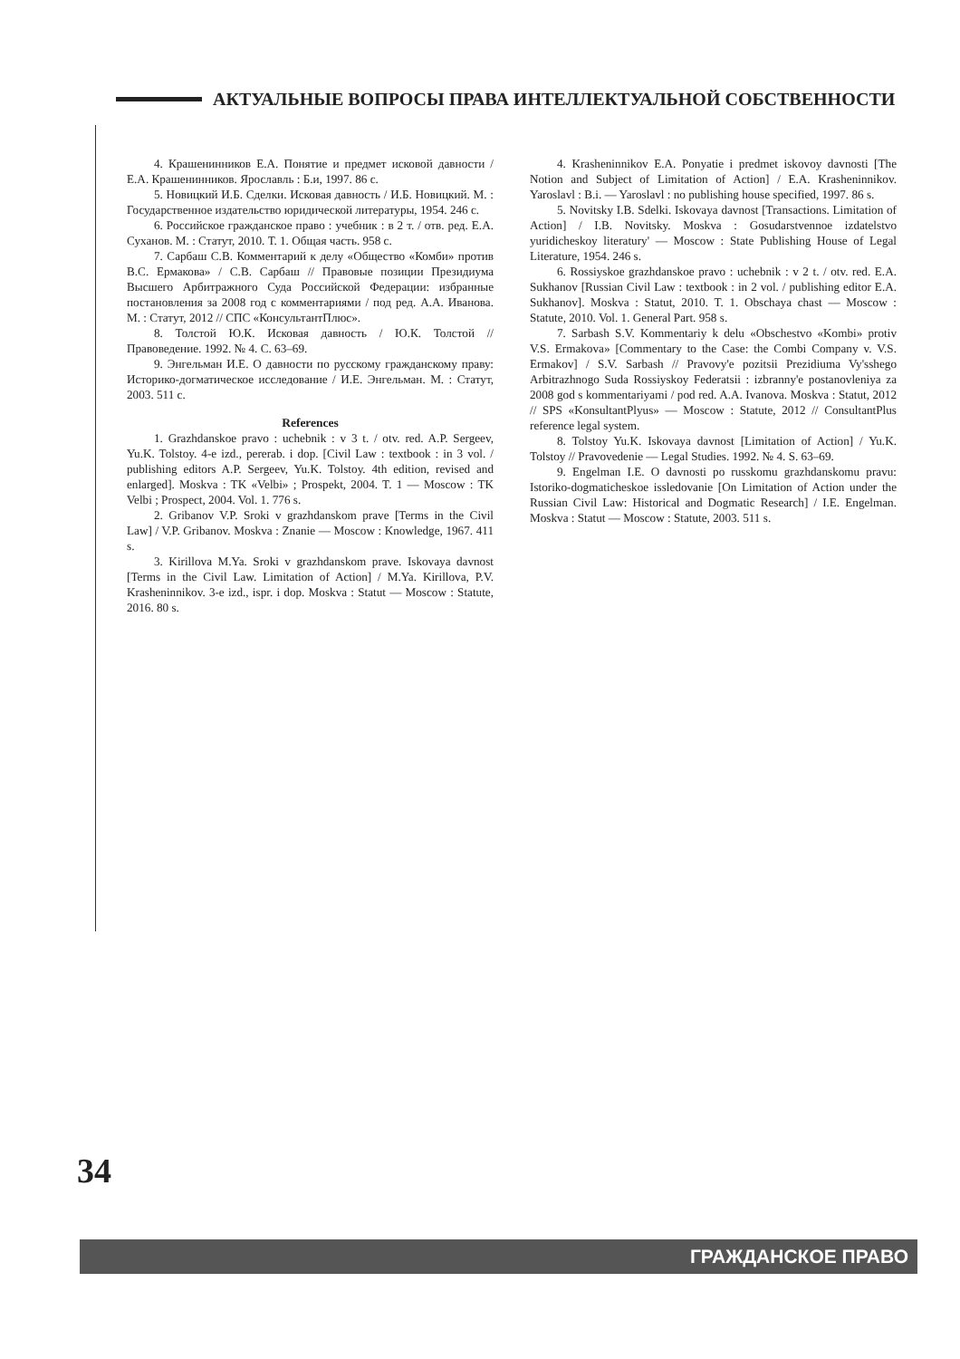АКТУАЛЬНЫЕ ВОПРОСЫ ПРАВА ИНТЕЛЛЕКТУАЛЬНОЙ СОБСТВЕННОСТИ
4. Крашенинников Е.А. Понятие и предмет исковой давности / Е.А. Крашенинников. Ярославль : Б.и, 1997. 86 с.
5. Новицкий И.Б. Сделки. Исковая давность / И.Б. Новицкий. М. : Государственное издательство юридической литературы, 1954. 246 с.
6. Российское гражданское право : учебник : в 2 т. / отв. ред. Е.А. Суханов. М. : Статут, 2010. Т. 1. Общая часть. 958 с.
7. Сарбаш С.В. Комментарий к делу «Общество «Комби» против В.С. Ермакова» / С.В. Сарбаш // Правовые позиции Президиума Высшего Арбитражного Суда Российской Федерации: избранные постановления за 2008 год с комментариями / под ред. А.А. Иванова. М. : Статут, 2012 // СПС «КонсультантПлюс».
8. Толстой Ю.К. Исковая давность / Ю.К. Толстой // Правоведение. 1992. № 4. С. 63–69.
9. Энгельман И.Е. О давности по русскому гражданскому праву: Историко-догматическое исследование / И.Е. Энгельман. М. : Статут, 2003. 511 с.
References
1. Grazhdanskoe pravo : uchebnik : v 3 t. / otv. red. A.P. Sergeev, Yu.K. Tolstoy. 4-e izd., pererab. i dop. [Civil Law : textbook : in 3 vol. / publishing editors A.P. Sergeev, Yu.K. Tolstoy. 4th edition, revised and enlarged]. Moskva : TK «Velbi» ; Prospekt, 2004. T. 1 — Moscow : TK Velbi ; Prospect, 2004. Vol. 1. 776 s.
2. Gribanov V.P. Sroki v grazhdanskom prave [Terms in the Civil Law] / V.P. Gribanov. Moskva : Znanie — Moscow : Knowledge, 1967. 411 s.
3. Kirillova M.Ya. Sroki v grazhdanskom prave. Iskovaya davnost [Terms in the Civil Law. Limitation of Action] / M.Ya. Kirillova, P.V. Krasheninnikov. 3-e izd., ispr. i dop. Moskva : Statut — Moscow : Statute, 2016. 80 s.
4. Krasheninnikov E.A. Ponyatie i predmet iskovoy davnosti [The Notion and Subject of Limitation of Action] / E.A. Krasheninnikov. Yaroslavl : B.i. — Yaroslavl : no publishing house specified, 1997. 86 s.
5. Novitsky I.B. Sdelki. Iskovaya davnost [Transactions. Limitation of Action] / I.B. Novitsky. Moskva : Gosudarstvennoe izdatelstvo yuridicheskoy literatury' — Moscow : State Publishing House of Legal Literature, 1954. 246 s.
6. Rossiyskoe grazhdanskoe pravo : uchebnik : v 2 t. / otv. red. E.A. Sukhanov [Russian Civil Law : textbook : in 2 vol. / publishing editor E.A. Sukhanov]. Moskva : Statut, 2010. T. 1. Obschaya chast — Moscow : Statute, 2010. Vol. 1. General Part. 958 s.
7. Sarbash S.V. Kommentariy k delu «Obschestvo «Kombi» protiv V.S. Ermakova» [Commentary to the Case: the Combi Company v. V.S. Ermakov] / S.V. Sarbash // Pravovy'e pozitsii Prezidiuma Vy'sshego Arbitrazhnogo Suda Rossiyskoy Federatsii : izbranny'e postanovleniya za 2008 god s kommentariyami / pod red. A.A. Ivanova. Moskva : Statut, 2012 // SPS «KonsultantPlyus» — Moscow : Statute, 2012 // ConsultantPlus reference legal system.
8. Tolstoy Yu.K. Iskovaya davnost [Limitation of Action] / Yu.K. Tolstoy // Pravovedenie — Legal Studies. 1992. № 4. S. 63–69.
9. Engelman I.E. O davnosti po russkomu grazhdanskomu pravu: Istoriko-dogmaticheskoe issledovanie [On Limitation of Action under the Russian Civil Law: Historical and Dogmatic Research] / I.E. Engelman. Moskva : Statut — Moscow : Statute, 2003. 511 s.
34
ГРАЖДАНСКОЕ ПРАВО